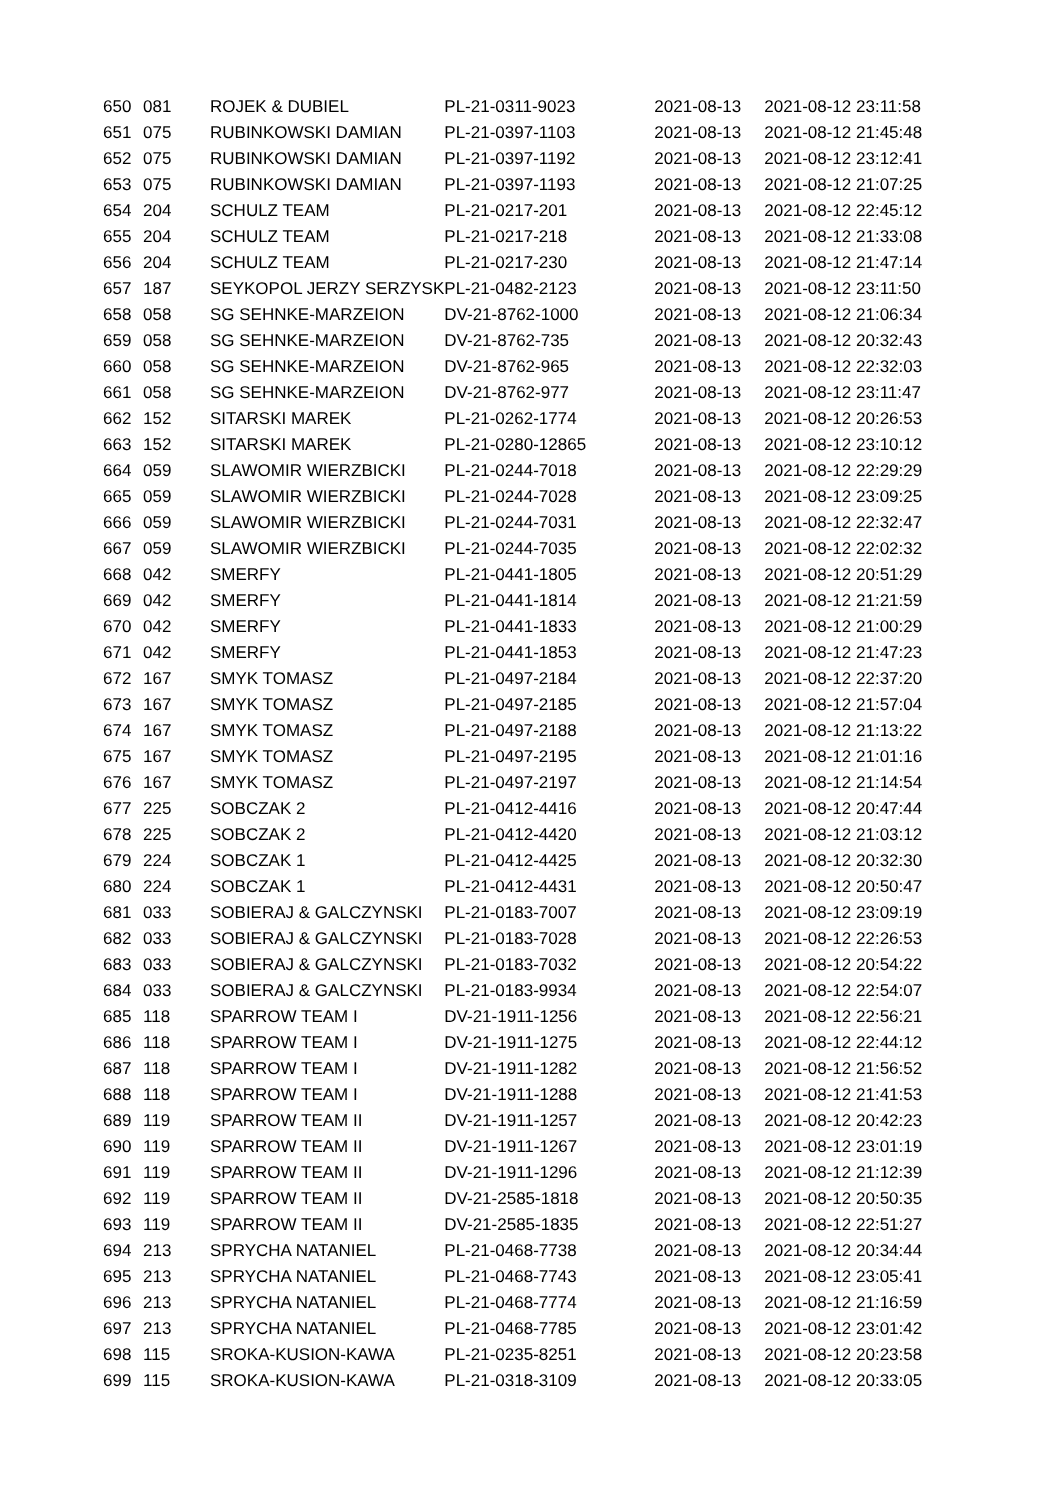| 650 | 081 | ROJEK & DUBIEL | PL-21-0311-9023 | 2021-08-13 | 2021-08-12 23:11:58 |
| 651 | 075 | RUBINKOWSKI DAMIAN | PL-21-0397-1103 | 2021-08-13 | 2021-08-12 21:45:48 |
| 652 | 075 | RUBINKOWSKI DAMIAN | PL-21-0397-1192 | 2021-08-13 | 2021-08-12 23:12:41 |
| 653 | 075 | RUBINKOWSKI DAMIAN | PL-21-0397-1193 | 2021-08-13 | 2021-08-12 21:07:25 |
| 654 | 204 | SCHULZ TEAM | PL-21-0217-201 | 2021-08-13 | 2021-08-12 22:45:12 |
| 655 | 204 | SCHULZ TEAM | PL-21-0217-218 | 2021-08-13 | 2021-08-12 21:33:08 |
| 656 | 204 | SCHULZ TEAM | PL-21-0217-230 | 2021-08-13 | 2021-08-12 21:47:14 |
| 657 | 187 | SEYKOPOL JERZY SERZYSK | PL-21-0482-2123 | 2021-08-13 | 2021-08-12 23:11:50 |
| 658 | 058 | SG SEHNKE-MARZEION | DV-21-8762-1000 | 2021-08-13 | 2021-08-12 21:06:34 |
| 659 | 058 | SG SEHNKE-MARZEION | DV-21-8762-735 | 2021-08-13 | 2021-08-12 20:32:43 |
| 660 | 058 | SG SEHNKE-MARZEION | DV-21-8762-965 | 2021-08-13 | 2021-08-12 22:32:03 |
| 661 | 058 | SG SEHNKE-MARZEION | DV-21-8762-977 | 2021-08-13 | 2021-08-12 23:11:47 |
| 662 | 152 | SITARSKI MAREK | PL-21-0262-1774 | 2021-08-13 | 2021-08-12 20:26:53 |
| 663 | 152 | SITARSKI MAREK | PL-21-0280-12865 | 2021-08-13 | 2021-08-12 23:10:12 |
| 664 | 059 | SLAWOMIR WIERZBICKI | PL-21-0244-7018 | 2021-08-13 | 2021-08-12 22:29:29 |
| 665 | 059 | SLAWOMIR WIERZBICKI | PL-21-0244-7028 | 2021-08-13 | 2021-08-12 23:09:25 |
| 666 | 059 | SLAWOMIR WIERZBICKI | PL-21-0244-7031 | 2021-08-13 | 2021-08-12 22:32:47 |
| 667 | 059 | SLAWOMIR WIERZBICKI | PL-21-0244-7035 | 2021-08-13 | 2021-08-12 22:02:32 |
| 668 | 042 | SMERFY | PL-21-0441-1805 | 2021-08-13 | 2021-08-12 20:51:29 |
| 669 | 042 | SMERFY | PL-21-0441-1814 | 2021-08-13 | 2021-08-12 21:21:59 |
| 670 | 042 | SMERFY | PL-21-0441-1833 | 2021-08-13 | 2021-08-12 21:00:29 |
| 671 | 042 | SMERFY | PL-21-0441-1853 | 2021-08-13 | 2021-08-12 21:47:23 |
| 672 | 167 | SMYK TOMASZ | PL-21-0497-2184 | 2021-08-13 | 2021-08-12 22:37:20 |
| 673 | 167 | SMYK TOMASZ | PL-21-0497-2185 | 2021-08-13 | 2021-08-12 21:57:04 |
| 674 | 167 | SMYK TOMASZ | PL-21-0497-2188 | 2021-08-13 | 2021-08-12 21:13:22 |
| 675 | 167 | SMYK TOMASZ | PL-21-0497-2195 | 2021-08-13 | 2021-08-12 21:01:16 |
| 676 | 167 | SMYK TOMASZ | PL-21-0497-2197 | 2021-08-13 | 2021-08-12 21:14:54 |
| 677 | 225 | SOBCZAK 2 | PL-21-0412-4416 | 2021-08-13 | 2021-08-12 20:47:44 |
| 678 | 225 | SOBCZAK 2 | PL-21-0412-4420 | 2021-08-13 | 2021-08-12 21:03:12 |
| 679 | 224 | SOBCZAK 1 | PL-21-0412-4425 | 2021-08-13 | 2021-08-12 20:32:30 |
| 680 | 224 | SOBCZAK 1 | PL-21-0412-4431 | 2021-08-13 | 2021-08-12 20:50:47 |
| 681 | 033 | SOBIERAJ & GALCZYNSKI | PL-21-0183-7007 | 2021-08-13 | 2021-08-12 23:09:19 |
| 682 | 033 | SOBIERAJ & GALCZYNSKI | PL-21-0183-7028 | 2021-08-13 | 2021-08-12 22:26:53 |
| 683 | 033 | SOBIERAJ & GALCZYNSKI | PL-21-0183-7032 | 2021-08-13 | 2021-08-12 20:54:22 |
| 684 | 033 | SOBIERAJ & GALCZYNSKI | PL-21-0183-9934 | 2021-08-13 | 2021-08-12 22:54:07 |
| 685 | 118 | SPARROW TEAM I | DV-21-1911-1256 | 2021-08-13 | 2021-08-12 22:56:21 |
| 686 | 118 | SPARROW TEAM I | DV-21-1911-1275 | 2021-08-13 | 2021-08-12 22:44:12 |
| 687 | 118 | SPARROW TEAM I | DV-21-1911-1282 | 2021-08-13 | 2021-08-12 21:56:52 |
| 688 | 118 | SPARROW TEAM I | DV-21-1911-1288 | 2021-08-13 | 2021-08-12 21:41:53 |
| 689 | 119 | SPARROW TEAM II | DV-21-1911-1257 | 2021-08-13 | 2021-08-12 20:42:23 |
| 690 | 119 | SPARROW TEAM II | DV-21-1911-1267 | 2021-08-13 | 2021-08-12 23:01:19 |
| 691 | 119 | SPARROW TEAM II | DV-21-1911-1296 | 2021-08-13 | 2021-08-12 21:12:39 |
| 692 | 119 | SPARROW TEAM II | DV-21-2585-1818 | 2021-08-13 | 2021-08-12 20:50:35 |
| 693 | 119 | SPARROW TEAM II | DV-21-2585-1835 | 2021-08-13 | 2021-08-12 22:51:27 |
| 694 | 213 | SPRYCHA NATANIEL | PL-21-0468-7738 | 2021-08-13 | 2021-08-12 20:34:44 |
| 695 | 213 | SPRYCHA NATANIEL | PL-21-0468-7743 | 2021-08-13 | 2021-08-12 23:05:41 |
| 696 | 213 | SPRYCHA NATANIEL | PL-21-0468-7774 | 2021-08-13 | 2021-08-12 21:16:59 |
| 697 | 213 | SPRYCHA NATANIEL | PL-21-0468-7785 | 2021-08-13 | 2021-08-12 23:01:42 |
| 698 | 115 | SROKA-KUSION-KAWA | PL-21-0235-8251 | 2021-08-13 | 2021-08-12 20:23:58 |
| 699 | 115 | SROKA-KUSION-KAWA | PL-21-0318-3109 | 2021-08-13 | 2021-08-12 20:33:05 |